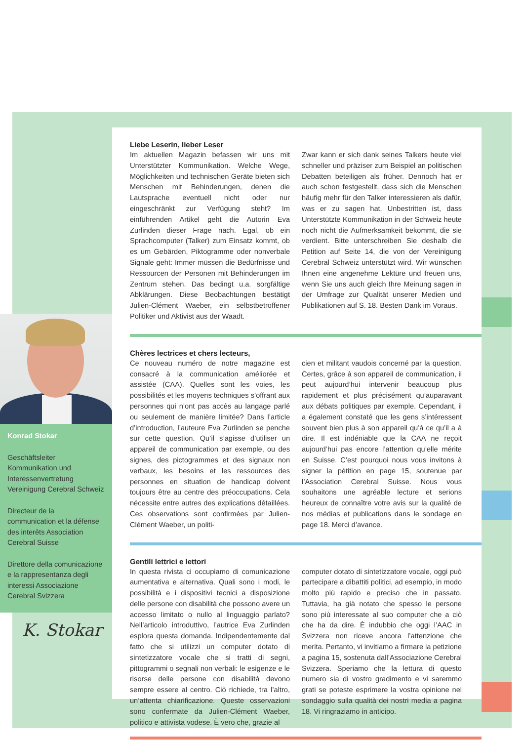Liebe Leserin, lieber Leser
Im aktuellen Magazin befassen wir uns mit Unterstützter Kommunikation. Welche Wege, Möglichkeiten und technischen Geräte bieten sich Menschen mit Behinderungen, denen die Lautsprache eventuell nicht oder nur eingeschränkt zur Verfügung steht? Im einführenden Artikel geht die Autorin Eva Zurlinden dieser Frage nach. Egal, ob ein Sprachcomputer (Talker) zum Einsatz kommt, ob es um Gebärden, Piktogramme oder nonverbale Signale geht: Immer müssen die Bedürfnisse und Ressourcen der Personen mit Behinderungen im Zentrum stehen. Das bedingt u.a. sorgfältige Abklärungen. Diese Beobachtungen bestätigt Julien-Clément Waeber, ein selbstbetroffener Politiker und Aktivist aus der Waadt.
Zwar kann er sich dank seines Talkers heute viel schneller und präziser zum Beispiel an politischen Debatten beteiligen als früher. Dennoch hat er auch schon festgestellt, dass sich die Menschen häufig mehr für den Talker interessieren als dafür, was er zu sagen hat. Unbestritten ist, dass Unterstützte Kommunikation in der Schweiz heute noch nicht die Aufmerksamkeit bekommt, die sie verdient. Bitte unterschreiben Sie deshalb die Petition auf Seite 14, die von der Vereinigung Cerebral Schweiz unterstützt wird. Wir wünschen Ihnen eine angenehme Lektüre und freuen uns, wenn Sie uns auch gleich Ihre Meinung sagen in der Umfrage zur Qualität unserer Medien und Publikationen auf S. 18. Besten Dank im Voraus.
Chères lectrices et chers lecteurs,
Ce nouveau numéro de notre magazine est consacré à la communication améliorée et assistée (CAA). Quelles sont les voies, les possibilités et les moyens techniques s’offrant aux personnes qui n’ont pas accès au langage parlé ou seulement de manière limitée? Dans l’article d’introduction, l’auteure Eva Zurlinden se penche sur cette question. Qu’il s’agisse d’utiliser un appareil de communication par exemple, ou des signes, des pictogrammes et des signaux non verbaux, les besoins et les ressources des personnes en situation de handicap doivent toujours être au centre des préoccupations. Cela nécessite entre autres des explications détaillées. Ces observations sont confirmées par Julien-Clément Waeber, un politi-
cien et militant vaudois concerné par la question. Certes, grâce à son appareil de communication, il peut aujourd’hui intervenir beaucoup plus rapidement et plus précisément qu’auparavant aux débats politiques par exemple. Cependant, il a également constaté que les gens s’intéressent souvent bien plus à son appareil qu’à ce qu’il a à dire. Il est indéniable que la CAA ne reçoit aujourd’hui pas encore l’attention qu’elle mérite en Suisse. C’est pourquoi nous vous invitons à signer la pétition en page 15, soutenue par l’Association Cerebral Suisse. Nous vous souhaitons une agréable lecture et serions heureux de connaître votre avis sur la qualité de nos médias et publications dans le sondage en page 18. Merci d’avance.
Gentili lettrici e lettori
In questa rivista ci occupiamo di comunicazione aumentativa e alternativa. Quali sono i modi, le possibilità e i dispositivi tecnici a disposizione delle persone con disabilità che possono avere un accesso limitato o nullo al linguaggio parlato? Nell’articolo introduttivo, l’autrice Eva Zurlinden esplora questa domanda. Indipendentemente dal fatto che si utilizzi un computer dotato di sintetizzatore vocale che si tratti di segni, pittogrammi o segnali non verbali: le esigenze e le risorse delle persone con disabilità devono sempre essere al centro. Ciò richiede, tra l’altro, un’attenta chiarificazione. Queste osservazioni sono confermate da Julien-Clément Waeber, politico e attivista vodese. È vero che, grazie al
computer dotato di sintetizzatore vocale, oggi può partecipare a dibattiti politici, ad esempio, in modo molto più rapido e preciso che in passato. Tuttavia, ha già notato che spesso le persone sono più interessate al suo computer che a ciò che ha da dire. È indubbio che oggi l’AAC in Svizzera non riceve ancora l’attenzione che merita. Pertanto, vi invitiamo a firmare la petizione a pagina 15, sostenuta dall’Associazione Cerebral Svizzera. Speriamo che la lettura di questo numero sia di vostro gradimento e vi saremmo grati se poteste esprimere la vostra opinione nel sondaggio sulla qualità dei nostri media a pagina 18. Vi ringraziamo in anticipo.
Konrad Stokar
Geschäftsleiter Kommunikation und Interessenvertretung Vereinigung Cerebral Schweiz
Directeur de la communication et la défense des interêts Association Cerebral Suisse
Direttore della comunicazione e la rappresentanza degli interessi Associazione Cerebral Svizzera
K. Stokar